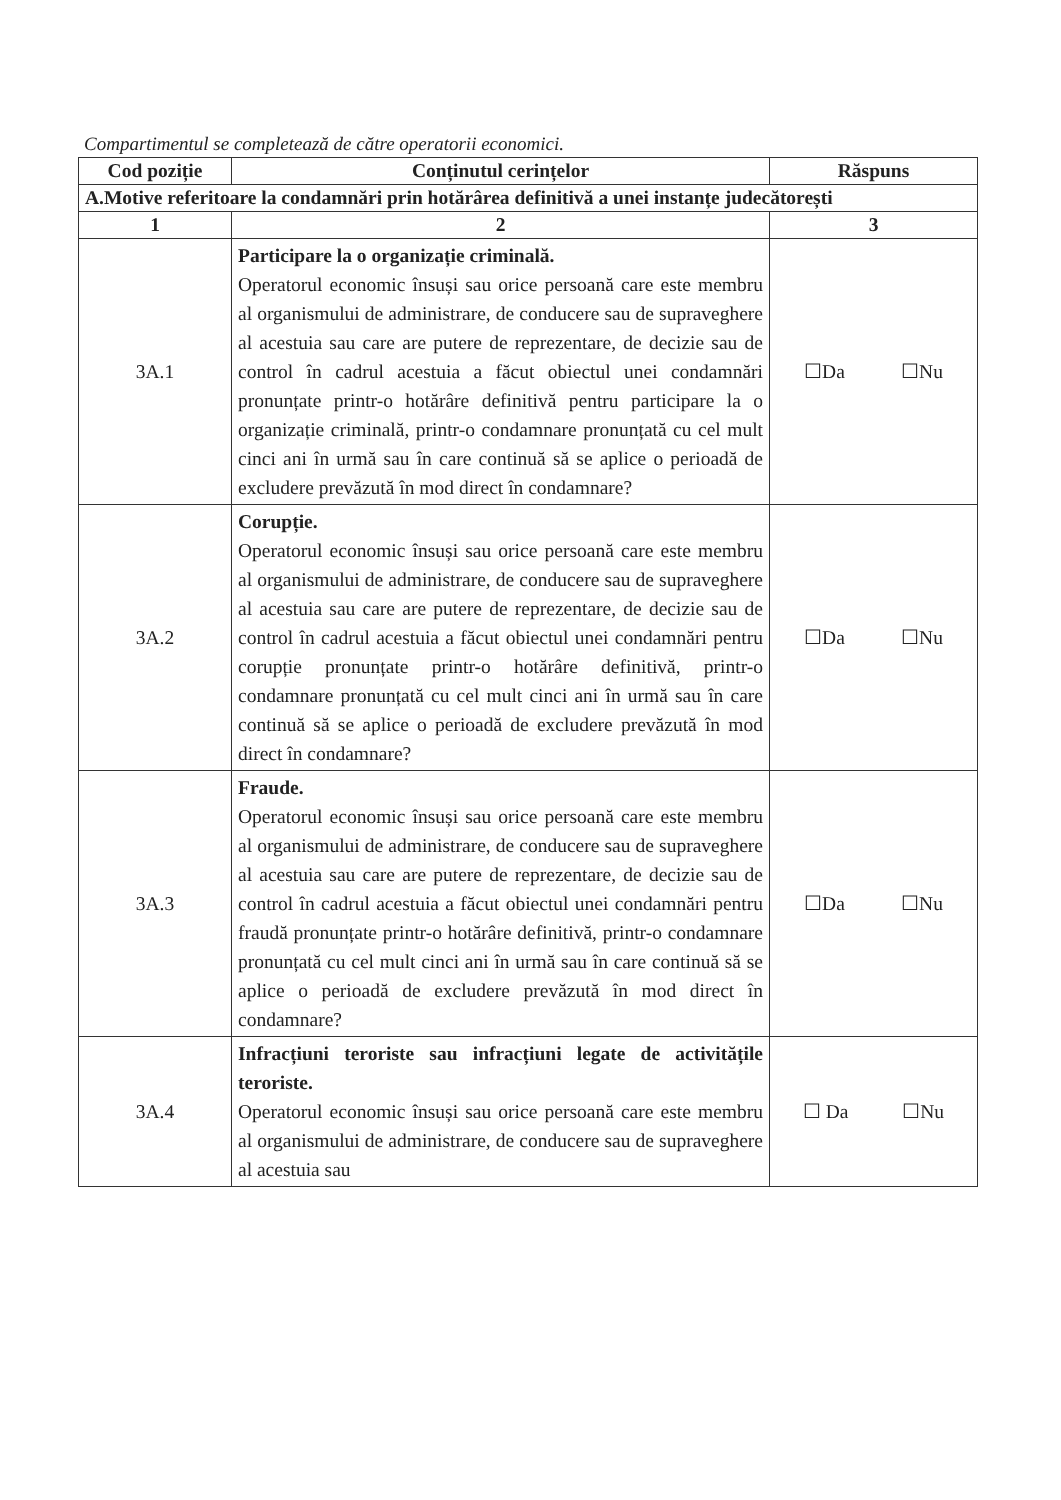Compartimentul se completează de către operatorii economici.
| Cod poziție | Conținutul cerințelor | Răspuns |
| --- | --- | --- |
| A.Motive referitoare la condamnări prin hotărârea definitivă a unei instanțe judecătorești | | |
| 1 | 2 | 3 |
| 3A.1 | Participare la o organizație criminală. Operatorul economic însuși sau orice persoană care este membru al organismului de administrare, de conducere sau de supraveghere al acestuia sau care are putere de reprezentare, de decizie sau de control în cadrul acestuia a făcut obiectul unei condamnări pronunțate printr-o hotărâre definitivă pentru participare la o organizație criminală, printr-o condamnare pronunțată cu cel mult cinci ani în urmă sau în care continuă să se aplice o perioadă de excludere prevăzută în mod direct în condamnare? | ☐Da ☐Nu |
| 3A.2 | Corupție. Operatorul economic însuși sau orice persoană care este membru al organismului de administrare, de conducere sau de supraveghere al acestuia sau care are putere de reprezentare, de decizie sau de control în cadrul acestuia a făcut obiectul unei condamnări pentru corupție pronunțate printr-o hotărâre definitivă, printr-o condamnare pronunțată cu cel mult cinci ani în urmă sau în care continuă să se aplice o perioadă de excludere prevăzută în mod direct în condamnare? | ☐Da ☐Nu |
| 3A.3 | Fraude. Operatorul economic însuși sau orice persoană care este membru al organismului de administrare, de conducere sau de supraveghere al acestuia sau care are putere de reprezentare, de decizie sau de control în cadrul acestuia a făcut obiectul unei condamnări pentru fraudă pronunțate printr-o hotărâre definitivă, printr-o condamnare pronunțată cu cel mult cinci ani în urmă sau în care continuă să se aplice o perioadă de excludere prevăzută în mod direct în condamnare? | ☐Da ☐Nu |
| 3A.4 | Infracțiuni teroriste sau infracțiuni legate de activitățile teroriste. Operatorul economic însuși sau orice persoană care este membru al organismului de administrare, de conducere sau de supraveghere al acestuia sau | ☐ Da ☐Nu |